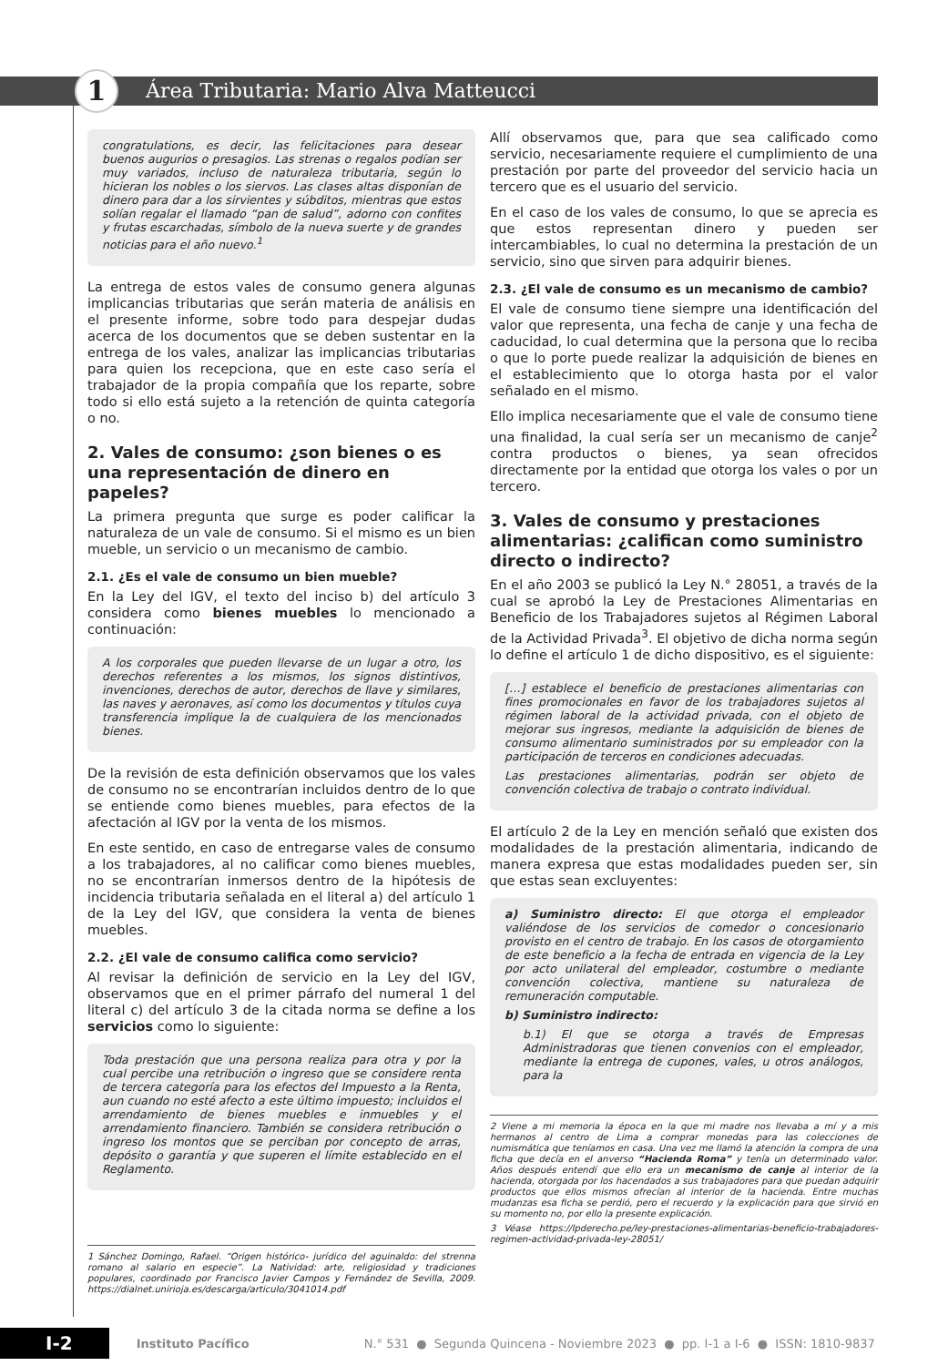1
Área Tributaria: Mario Alva Matteucci
congratulations, es decir, las felicitaciones para desear buenos augurios o presagios. Las strenas o regalos podían ser muy variados, incluso de naturaleza tributaria, según lo hicieran los nobles o los siervos. Las clases altas disponían de dinero para dar a los sirvientes y súbditos, mientras que estos solían regalar el llamado “pan de salud”, adorno con confites y frutas escarchadas, símbolo de la nueva suerte y de grandes noticias para el año nuevo.<sup>1</sup>
La entrega de estos vales de consumo genera algunas implicancias tributarias que serán materia de análisis en el presente informe, sobre todo para despejar dudas acerca de los documentos que se deben sustentar en la entrega de los vales, analizar las implicancias tributarias para quien los recepciona, que en este caso sería el trabajador de la propia compañía que los reparte, sobre todo si ello está sujeto a la retención de quinta categoría o no.
2. Vales de consumo: ¿son bienes o es una representación de dinero en papeles?
La primera pregunta que surge es poder calificar la naturaleza de un vale de consumo. Si el mismo es un bien mueble, un servicio o un mecanismo de cambio.
2.1. ¿Es el vale de consumo un bien mueble?
En la Ley del IGV, el texto del inciso b) del artículo 3 considera como bienes muebles lo mencionado a continuación:
A los corporales que pueden llevarse de un lugar a otro, los derechos referentes a los mismos, los signos distintivos, invenciones, derechos de autor, derechos de llave y similares, las naves y aeronaves, así como los documentos y títulos cuya transferencia implique la de cualquiera de los mencionados bienes.
De la revisión de esta definición observamos que los vales de consumo no se encontrarían incluidos dentro de lo que se entiende como bienes muebles, para efectos de la afectación al IGV por la venta de los mismos.
En este sentido, en caso de entregarse vales de consumo a los trabajadores, al no calificar como bienes muebles, no se encontrarían inmersos dentro de la hipótesis de incidencia tributaria señalada en el literal a) del artículo 1 de la Ley del IGV, que considera la venta de bienes muebles.
2.2. ¿El vale de consumo califica como servicio?
Al revisar la definición de servicio en la Ley del IGV, observamos que en el primer párrafo del numeral 1 del literal c) del artículo 3 de la citada norma se define a los servicios como lo siguiente:
Toda prestación que una persona realiza para otra y por la cual percibe una retribución o ingreso que se considere renta de tercera categoría para los efectos del Impuesto a la Renta, aun cuando no esté afecto a este último impuesto; incluidos el arrendamiento de bienes muebles e inmuebles y el arrendamiento financiero. También se considera retribución o ingreso los montos que se perciban por concepto de arras, depósito o garantía y que superen el límite establecido en el Reglamento.
1 Sánchez Domingo, Rafael. “Origen histórico- jurídico del aguinaldo: del strenna romano al salario en especie”. La Natividad: arte, religiosidad y tradiciones populares, coordinado por Francisco Javier Campos y Fernández de Sevilla, 2009. https://dialnet.unirioja.es/descarga/articulo/3041014.pdf
Allí observamos que, para que sea calificado como servicio, necesariamente requiere el cumplimiento de una prestación por parte del proveedor del servicio hacia un tercero que es el usuario del servicio.
En el caso de los vales de consumo, lo que se aprecia es que estos representan dinero y pueden ser intercambiables, lo cual no determina la prestación de un servicio, sino que sirven para adquirir bienes.
2.3. ¿El vale de consumo es un mecanismo de cambio?
El vale de consumo tiene siempre una identificación del valor que representa, una fecha de canje y una fecha de caducidad, lo cual determina que la persona que lo reciba o que lo porte puede realizar la adquisición de bienes en el establecimiento que lo otorga hasta por el valor señalado en el mismo.
Ello implica necesariamente que el vale de consumo tiene una finalidad, la cual sería ser un mecanismo de canje<sup>2</sup> contra productos o bienes, ya sean ofrecidos directamente por la entidad que otorga los vales o por un tercero.
3. Vales de consumo y prestaciones alimentarias: ¿califican como suministro directo o indirecto?
En el año 2003 se publicó la Ley N.° 28051, a través de la cual se aprobó la Ley de Prestaciones Alimentarias en Beneficio de los Trabajadores sujetos al Régimen Laboral de la Actividad Privada<sup>3</sup>. El objetivo de dicha norma según lo define el artículo 1 de dicho dispositivo, es el siguiente:
[…] establece el beneficio de prestaciones alimentarias con fines promocionales en favor de los trabajadores sujetos al régimen laboral de la actividad privada, con el objeto de mejorar sus ingresos, mediante la adquisición de bienes de consumo alimentario suministrados por su empleador con la participación de terceros en condiciones adecuadas.
Las prestaciones alimentarias, podrán ser objeto de convención colectiva de trabajo o contrato individual.
El artículo 2 de la Ley en mención señaló que existen dos modalidades de la prestación alimentaria, indicando de manera expresa que estas modalidades pueden ser, sin que estas sean excluyentes:
a) Suministro directo: El que otorga el empleador valiéndose de los servicios de comedor o concesionario provisto en el centro de trabajo. En los casos de otorgamiento de este beneficio a la fecha de entrada en vigencia de la Ley por acto unilateral del empleador, costumbre o mediante convención colectiva, mantiene su naturaleza de remuneración computable.
b) Suministro indirecto:
b.1) El que se otorga a través de Empresas Administradoras que tienen convenios con el empleador, mediante la entrega de cupones, vales, u otros análogos, para la
2 Viene a mi memoria la época en la que mi madre nos llevaba a mí y a mis hermanos al centro de Lima a comprar monedas para las colecciones de numismática que teníamos en casa. Una vez me llamó la atención la compra de una ficha que decía en el anverso “Hacienda Roma” y tenía un determinado valor. Años después entendí que ello era un mecanismo de canje al interior de la hacienda, otorgada por los hacendados a sus trabajadores para que puedan adquirir productos que ellos mismos ofrecían al interior de la hacienda. Entre muchas mudanzas esa ficha se perdió, pero el recuerdo y la explicación para que sirvió en su momento no, por ello la presente explicación.
3 Véase https://lpderecho.pe/ley-prestaciones-alimentarias-beneficio-trabajadores-regimen-actividad-privada-ley-28051/
I-2 Instituto Pacífico N.° 531 ● Segunda Quincena - Noviembre 2023 ● pp. I-1 a I-6 ● ISSN: 1810-9837